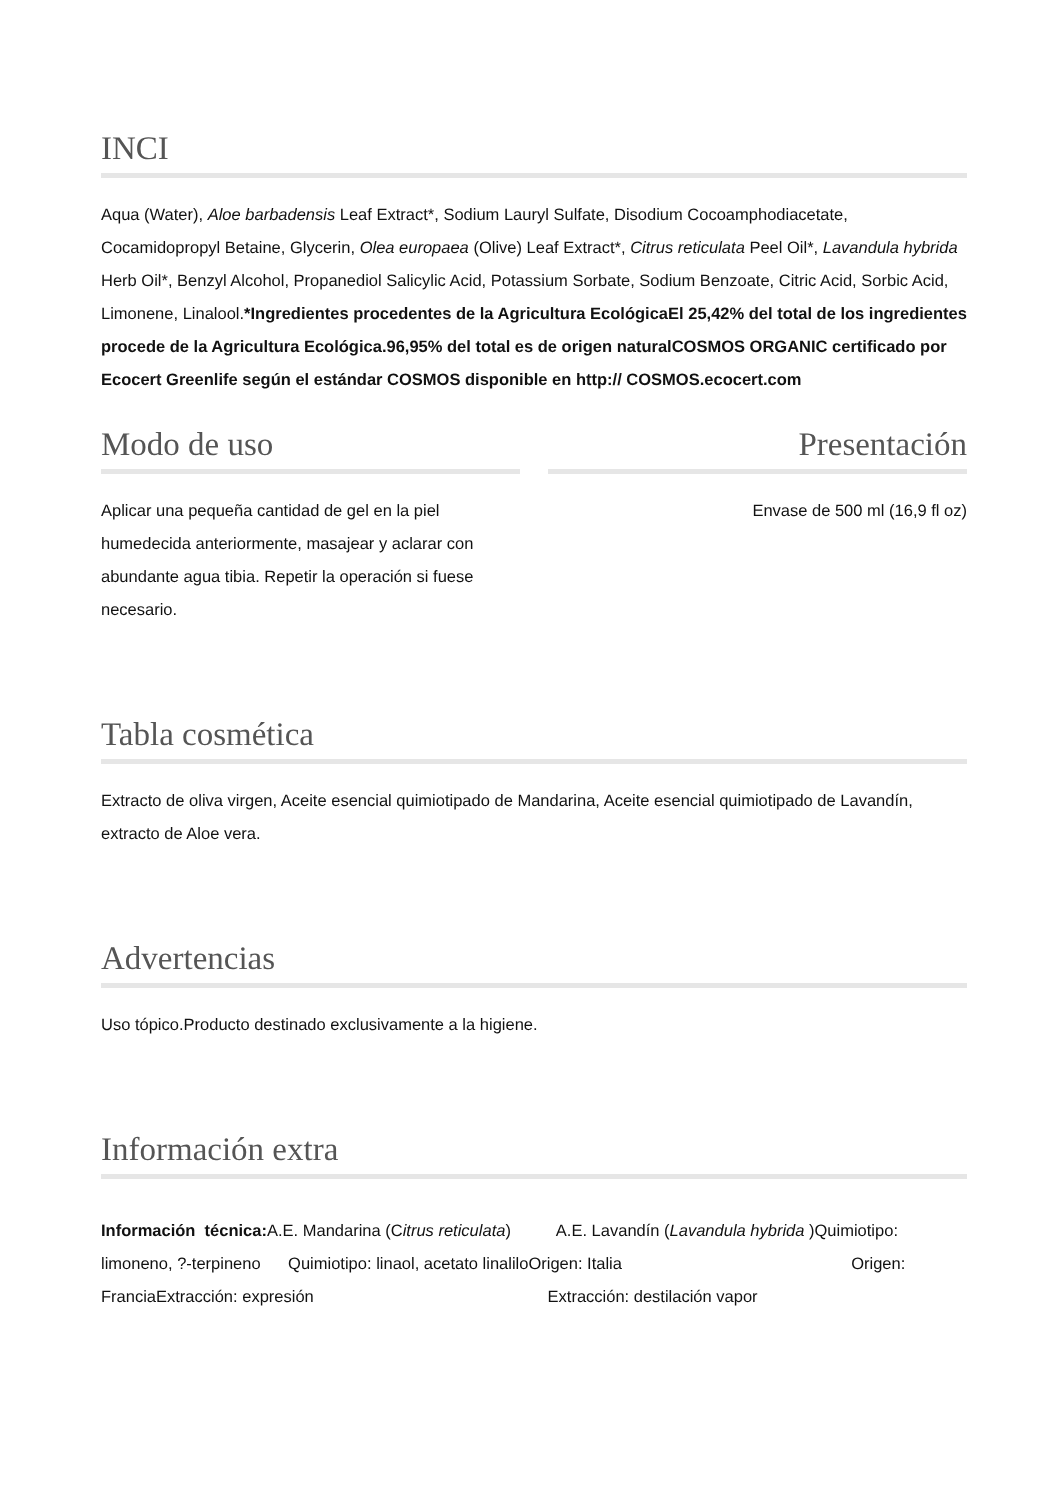INCI
Aqua (Water), Aloe barbadensis Leaf Extract*, Sodium Lauryl Sulfate, Disodium Cocoamphodiacetate, Cocamidopropyl Betaine, Glycerin, Olea europaea (Olive) Leaf Extract*, Citrus reticulata Peel Oil*, Lavandula hybrida Herb Oil*, Benzyl Alcohol, Propanediol Salicylic Acid, Potassium Sorbate, Sodium Benzoate, Citric Acid, Sorbic Acid, Limonene, Linalool.*Ingredientes procedentes de la Agricultura EcológicaEl 25,42% del total de los ingredientes procede de la Agricultura Ecológica.96,95% del total es de origen naturalCOSMOS ORGANIC certificado por Ecocert Greenlife según el estándar COSMOS disponible en http:// COSMOS.ecocert.com
Modo de uso
Aplicar una pequeña cantidad de gel en la piel humedecida anteriormente, masajear y aclarar con abundante agua tibia. Repetir la operación si fuese necesario.
Presentación
Envase de 500 ml (16,9 fl oz)
Tabla cosmética
Extracto de oliva virgen, Aceite esencial quimiotipado de Mandarina, Aceite esencial quimiotipado de Lavandín, extracto de Aloe vera.
Advertencias
Uso tópico.Producto destinado exclusivamente a la higiene.
Información extra
Información técnica: A.E. Mandarina (Citrus reticulata) A.E. Lavandín (Lavandula hybrida )Quimiotipo: limoneno, ?-terpineno Quimiotipo: linaol, acetato linaliloOrigen: Italia Origen: FranciaExtracción: expresión Extracción: destilación vapor